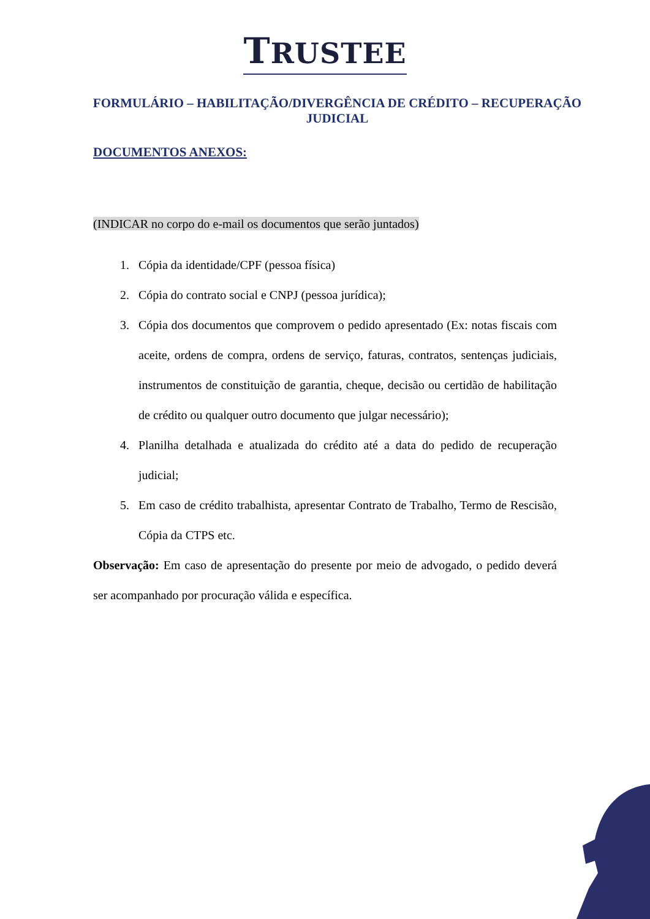TRUSTEE
FORMULÁRIO – HABILITAÇÃO/DIVERGÊNCIA DE CRÉDITO – RECUPERAÇÃO JUDICIAL
DOCUMENTOS ANEXOS:
(INDICAR no corpo do e-mail os documentos que serão juntados)
1. Cópia da identidade/CPF (pessoa física)
2. Cópia do contrato social e CNPJ (pessoa jurídica);
3. Cópia dos documentos que comprovem o pedido apresentado (Ex: notas fiscais com aceite, ordens de compra, ordens de serviço, faturas, contratos, sentenças judiciais, instrumentos de constituição de garantia, cheque, decisão ou certidão de habilitação de crédito ou qualquer outro documento que julgar necessário);
4. Planilha detalhada e atualizada do crédito até a data do pedido de recuperação judicial;
5. Em caso de crédito trabalhista, apresentar Contrato de Trabalho, Termo de Rescisão, Cópia da CTPS etc.
Observação: Em caso de apresentação do presente por meio de advogado, o pedido deverá ser acompanhado por procuração válida e específica.